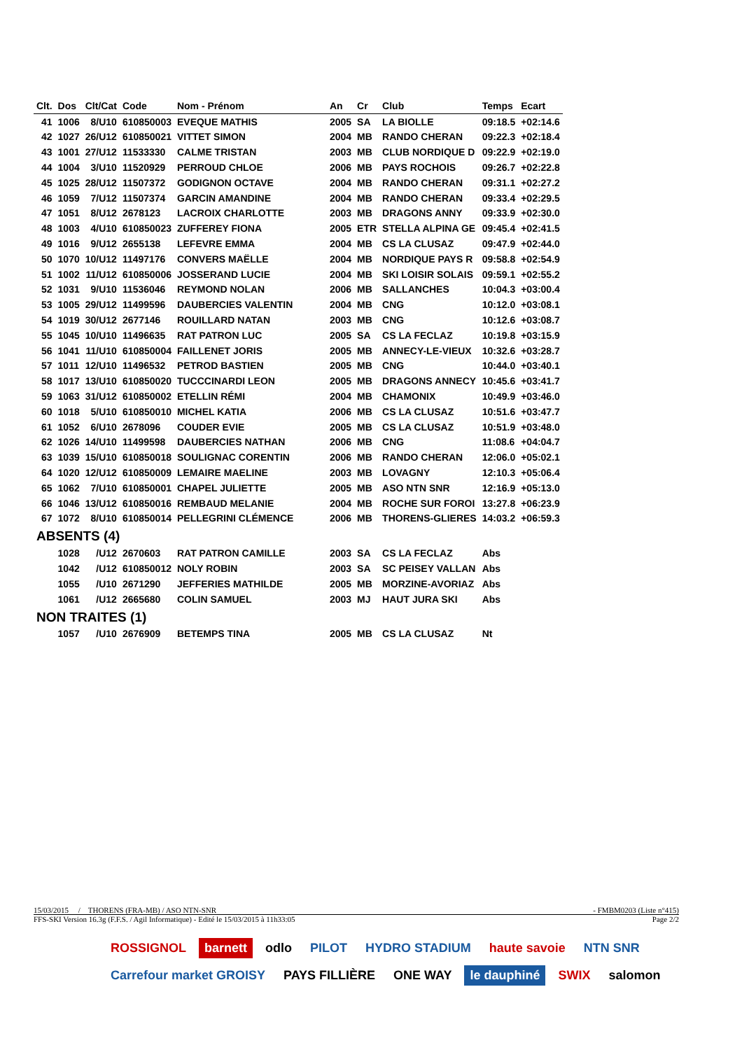| Clt. | Dos | Clt/Cat | Code | Nom - Prénom | An | Cr | Club | Temps | Ecart |
| --- | --- | --- | --- | --- | --- | --- | --- | --- | --- |
| 41 | 1006 | 8/U10 | 610850003 | EVEQUE MATHIS | 2005 | SA | LA BIOLLE | 09:18.5 | +02:14.6 |
| 42 | 1027 | 26/U12 | 610850021 | VITTET SIMON | 2004 | MB | RANDO CHERAN | 09:22.3 | +02:18.4 |
| 43 | 1001 | 27/U12 | 11533330 | CALME TRISTAN | 2003 | MB | CLUB NORDIQUE D | 09:22.9 | +02:19.0 |
| 44 | 1004 | 3/U10 | 11520929 | PERROUD CHLOE | 2006 | MB | PAYS ROCHOIS | 09:26.7 | +02:22.8 |
| 45 | 1025 | 28/U12 | 11507372 | GODIGNON OCTAVE | 2004 | MB | RANDO CHERAN | 09:31.1 | +02:27.2 |
| 46 | 1059 | 7/U12 | 11507374 | GARCIN AMANDINE | 2004 | MB | RANDO CHERAN | 09:33.4 | +02:29.5 |
| 47 | 1051 | 8/U12 | 2678123 | LACROIX CHARLOTTE | 2003 | MB | DRAGONS ANNY | 09:33.9 | +02:30.0 |
| 48 | 1003 | 4/U10 | 610850023 | ZUFFEREY FIONA | 2005 | ETR | STELLA ALPINA GE | 09:45.4 | +02:41.5 |
| 49 | 1016 | 9/U12 | 2655138 | LEFEVRE EMMA | 2004 | MB | CS LA CLUSAZ | 09:47.9 | +02:44.0 |
| 50 | 1070 | 10/U12 | 11497176 | CONVERS MAËLLE | 2004 | MB | NORDIQUE PAYS R | 09:58.8 | +02:54.9 |
| 51 | 1002 | 11/U12 | 610850006 | JOSSERAND LUCIE | 2004 | MB | SKI LOISIR SOLAIS | 09:59.1 | +02:55.2 |
| 52 | 1031 | 9/U10 | 11536046 | REYMOND NOLAN | 2006 | MB | SALLANCHES | 10:04.3 | +03:00.4 |
| 53 | 1005 | 29/U12 | 11499596 | DAUBERCIES VALENTIN | 2004 | MB | CNG | 10:12.0 | +03:08.1 |
| 54 | 1019 | 30/U12 | 2677146 | ROUILLARD NATAN | 2003 | MB | CNG | 10:12.6 | +03:08.7 |
| 55 | 1045 | 10/U10 | 11496635 | RAT PATRON LUC | 2005 | SA | CS LA FECLAZ | 10:19.8 | +03:15.9 |
| 56 | 1041 | 11/U10 | 610850004 | FAILLENET JORIS | 2005 | MB | ANNECY-LE-VIEUX | 10:32.6 | +03:28.7 |
| 57 | 1011 | 12/U10 | 11496532 | PETROD BASTIEN | 2005 | MB | CNG | 10:44.0 | +03:40.1 |
| 58 | 1017 | 13/U10 | 610850020 | TUCCCINARDI LEON | 2005 | MB | DRAGONS ANNECY | 10:45.6 | +03:41.7 |
| 59 | 1063 | 31/U12 | 610850002 | ETELLIN RÉMI | 2004 | MB | CHAMONIX | 10:49.9 | +03:46.0 |
| 60 | 1018 | 5/U10 | 610850010 | MICHEL KATIA | 2006 | MB | CS LA CLUSAZ | 10:51.6 | +03:47.7 |
| 61 | 1052 | 6/U10 | 2678096 | COUDER EVIE | 2005 | MB | CS LA CLUSAZ | 10:51.9 | +03:48.0 |
| 62 | 1026 | 14/U10 | 11499598 | DAUBERCIES NATHAN | 2006 | MB | CNG | 11:08.6 | +04:04.7 |
| 63 | 1039 | 15/U10 | 610850018 | SOULIGNAC CORENTIN | 2006 | MB | RANDO CHERAN | 12:06.0 | +05:02.1 |
| 64 | 1020 | 12/U12 | 610850009 | LEMAIRE MAELINE | 2003 | MB | LOVAGNY | 12:10.3 | +05:06.4 |
| 65 | 1062 | 7/U10 | 610850001 | CHAPEL JULIETTE | 2005 | MB | ASO NTN SNR | 12:16.9 | +05:13.0 |
| 66 | 1046 | 13/U12 | 610850016 | REMBAUD MELANIE | 2004 | MB | ROCHE SUR FOROI | 13:27.8 | +06:23.9 |
| 67 | 1072 | 8/U10 | 610850014 | PELLEGRINI CLÉMENCE | 2006 | MB | THORENS-GLIERES | 14:03.2 | +06:59.3 |
| ABSENTS (4) | | | | | | | | | |
| | 1028 | /U12 | 2670603 | RAT PATRON CAMILLE | 2003 | SA | CS LA FECLAZ | Abs | |
| | 1042 | /U12 | 610850012 | NOLY ROBIN | 2003 | SA | SC PEISEY VALLAN | Abs | |
| | 1055 | /U10 | 2671290 | JEFFERIES MATHILDE | 2005 | MB | MORZINE-AVORIAZ | Abs | |
| | 1061 | /U12 | 2665680 | COLIN SAMUEL | 2003 | MJ | HAUT JURA SKI | Abs | |
| NON TRAITES (1) | | | | | | | | | |
| | 1057 | /U10 | 2676909 | BETEMPS TINA | 2005 | MB | CS LA CLUSAZ | Nt | |
15/03/2015 / THORENS (FRA-MB) / ASO NTN-SNR - FMBM0203 (Liste n°415)
FFS-SKI Version 16.3g (F.F.S. / Agil Informatique) - Edité le 15/03/2015 à 11h33:05 Page 2/2
ROSSIGNOL barnett odlo PILOT HYDRO STADIUM haute savoie NTN SNR Carrefour market GROISY PAYS FILLIÈRE ONE WAY le dauphiné SWIX salomon